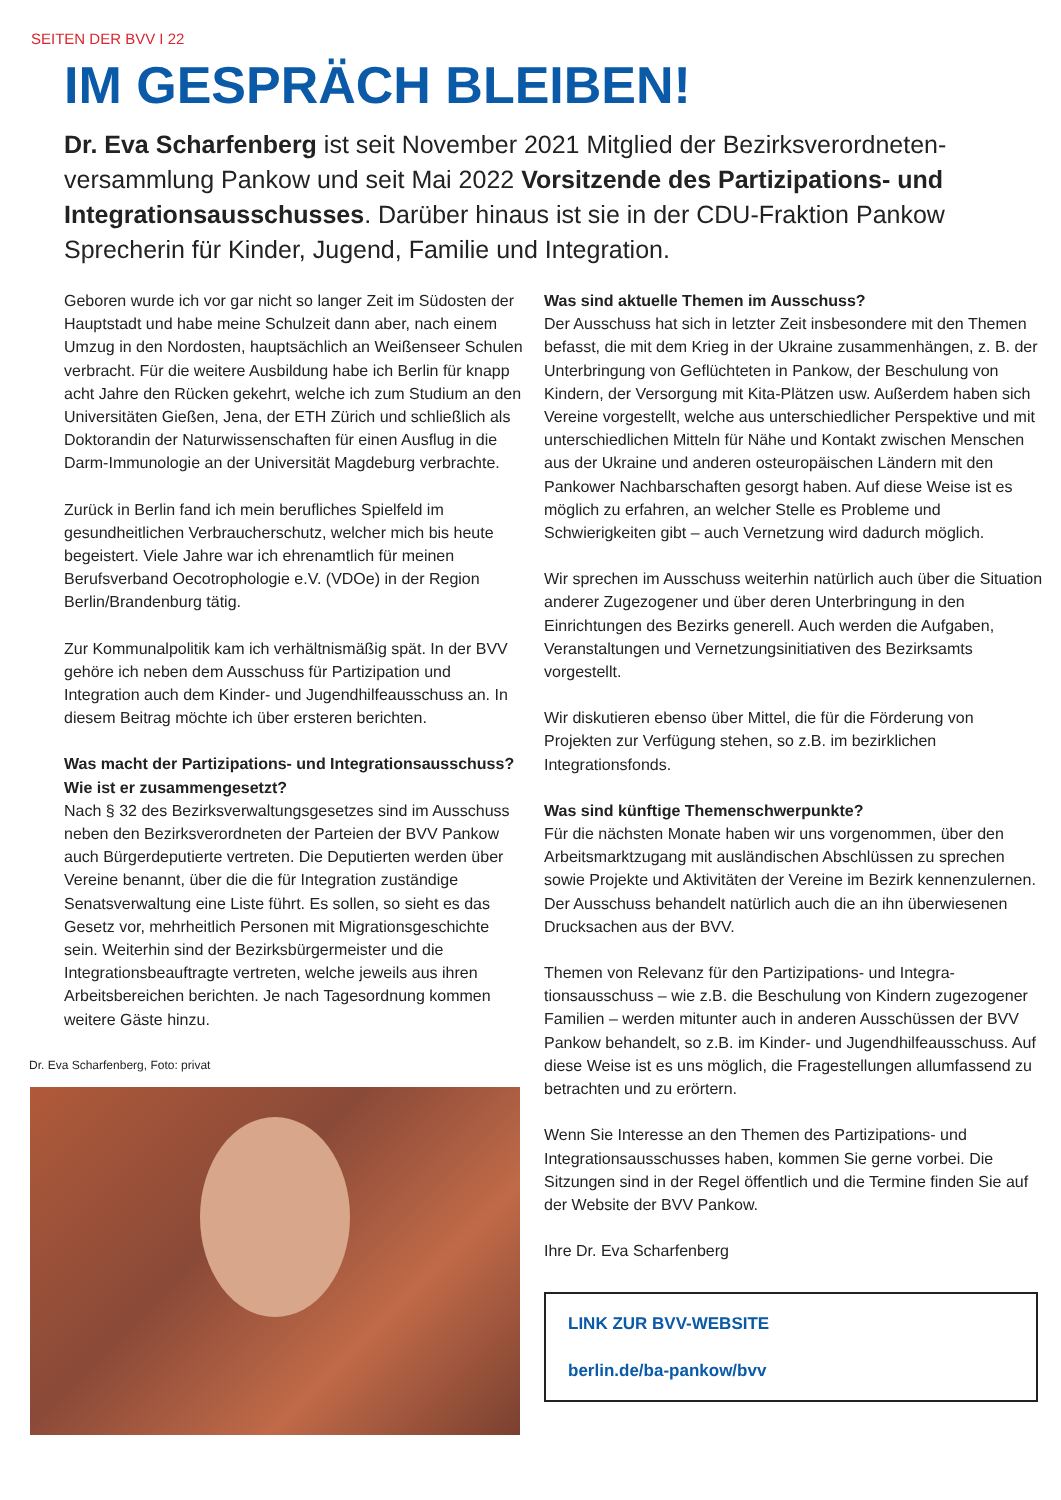SEITEN DER BVV I 22
IM GESPRÄCH BLEIBEN!
Dr. Eva Scharfenberg ist seit November 2021 Mitglied der Bezirksverordneten­versammlung Pankow und seit Mai 2022 Vorsitzende des Partizipations- und Integrationsausschusses. Darüber hinaus ist sie in der CDU-Fraktion Pankow Sprecherin für Kinder, Jugend, Familie und Integration.
Geboren wurde ich vor gar nicht so langer Zeit im Südosten der Hauptstadt und habe meine Schulzeit dann aber, nach einem Umzug in den Nordosten, hauptsächlich an Weißen­seer Schulen verbracht. Für die weitere Ausbildung habe ich Berlin für knapp acht Jahre den Rücken gekehrt, welche ich zum Studium an den Universitäten Gießen, Jena, der ETH Zü­rich und schließlich als Doktorandin der Naturwissenschaften für einen Ausflug in die Darm-Immunologie an der Universität Magdeburg verbrachte.
Zurück in Berlin fand ich mein berufliches Spielfeld im gesundheitlichen Verbraucherschutz, welcher mich bis heute begeistert. Viele Jahre war ich ehrenamtlich für meinen Berufsverband Oecotrophologie e.V. (VDOe) in der Region Berlin/Brandenburg tätig.
Zur Kommunalpolitik kam ich verhältnismäßig spät. In der BVV gehöre ich neben dem Ausschuss für Partizipation und Integration auch dem Kinder- und Jugendhilfeausschuss an. In diesem Beitrag möchte ich über ersteren berichten.
Was macht der Partizipations- und Integrationsausschuss? Wie ist er zusammengesetzt?
Nach § 32 des Bezirksverwaltungsgesetzes sind im Aus­schuss neben den Bezirksverordneten der Parteien der BVV Pankow auch Bürgerdeputierte vertreten. Die Deputierten werden über Vereine benannt, über die die für Integration zuständige Senatsverwaltung eine Liste führt. Es sollen, so sieht es das Gesetz vor, mehrheitlich Personen mit Migra­tionsgeschichte sein. Weiterhin sind der Bezirksbürgermeister und die Integrationsbeauftragte vertreten, welche jeweils aus ihren Arbeitsbereichen berichten. Je nach Tagesordnung kommen weitere Gäste hinzu.
Dr. Eva Scharfenberg, Foto: privat
Was sind aktuelle Themen im Ausschuss?
Der Ausschuss hat sich in letzter Zeit insbesondere mit den Themen befasst, die mit dem Krieg in der Ukraine zusam­menhängen, z. B. der Unterbringung von Geflüchteten in Pankow, der Beschulung von Kindern, der Versorgung mit Kita-Plätzen usw. Außerdem haben sich Vereine vor­gestellt, welche aus unterschiedlicher Perspektive und mit unterschiedlichen Mitteln für Nähe und Kontakt zwischen Menschen aus der Ukraine und anderen osteuropäischen Ländern mit den Pankower Nachbarschaften gesorgt haben. Auf diese Weise ist es möglich zu erfahren, an welcher Stelle es Probleme und Schwierigkeiten gibt – auch Vernetzung wird dadurch möglich.
Wir sprechen im Ausschuss weiterhin natürlich auch über die Situation anderer Zugezogener und über deren Unterbrin­gung in den Einrichtungen des Bezirks generell. Auch werden die Aufgaben, Veranstaltungen und Vernetzungsinitiativen des Bezirksamts vorgestellt.
Wir diskutieren ebenso über Mittel, die für die Förderung von Projekten zur Verfügung stehen, so z.B. im bezirklichen Integrationsfonds.
Was sind künftige Themenschwerpunkte?
Für die nächsten Monate haben wir uns vorgenommen, über den Arbeitsmarktzugang mit ausländischen Abschlüssen zu sprechen sowie Projekte und Aktivitäten der Vereine im Bezirk kennenzulernen. Der Ausschuss behandelt natürlich auch die an ihn überwiesenen Drucksachen aus der BVV.
Themen von Relevanz für den Partizipations- und Integra­tionsausschuss – wie z.B. die Beschulung von Kindern zuge­zogener Familien – werden mitunter auch in anderen Aus­schüssen der BVV Pankow behandelt, so z.B. im Kinder- und Jugendhilfeausschuss. Auf diese Weise ist es uns möglich, die Fragestellungen allumfassend zu betrachten und zu erörtern.
Wenn Sie Interesse an den Themen des Partizipations- und Integrationsausschusses haben, kommen Sie gerne vorbei. Die Sitzungen sind in der Regel öffentlich und die Termine finden Sie auf der Website der BVV Pankow.
Ihre Dr. Eva Scharfenberg
LINK ZUR BVV-WEBSITE
berlin.de/ba-pankow/bvv